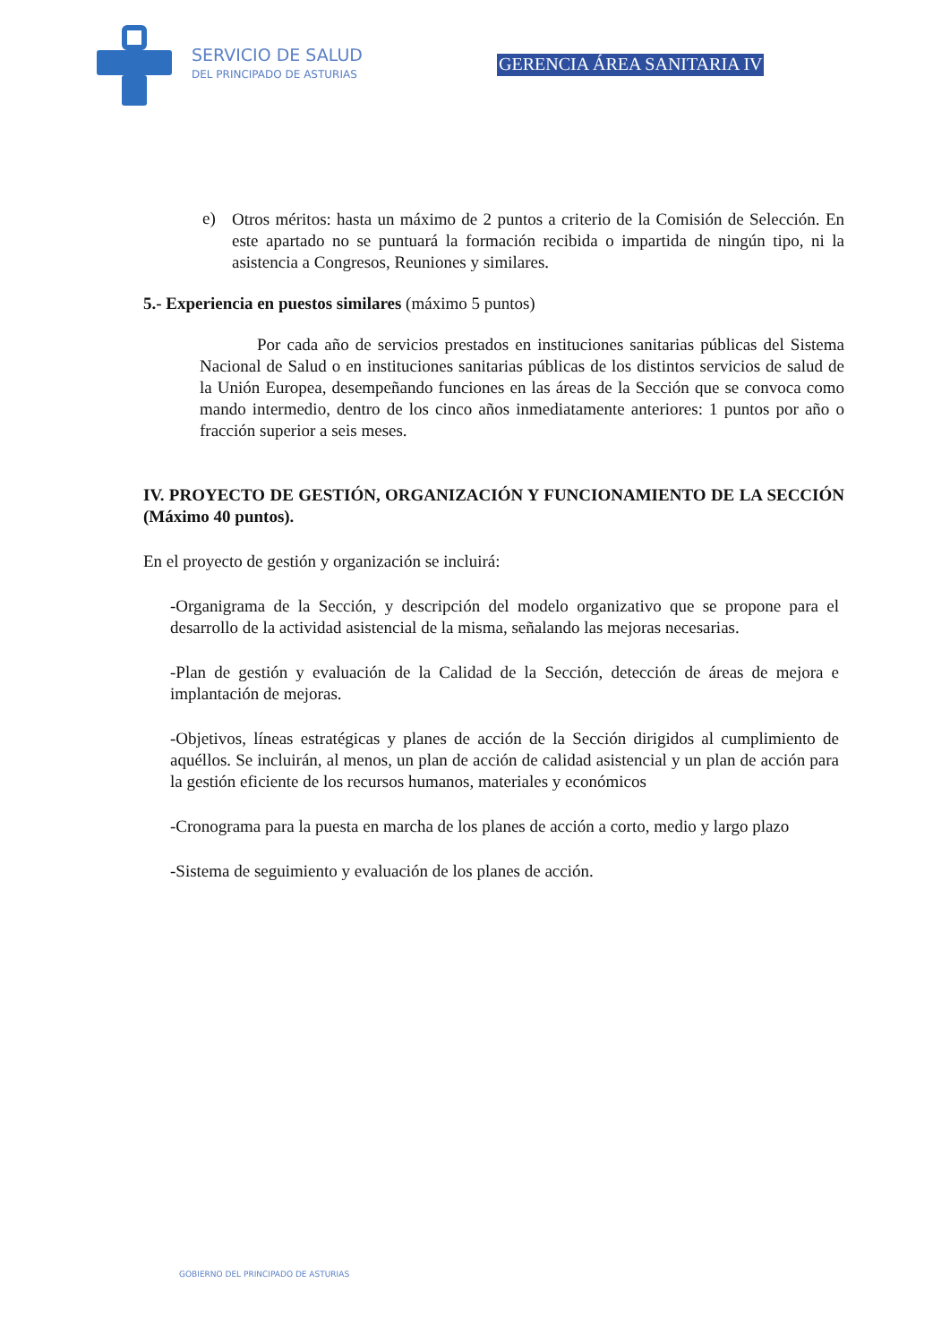SERVICIO DE SALUD
DEL PRINCIPADO DE ASTURIAS
GERENCIA ÁREA SANITARIA IV
e)
Otros méritos: hasta un máximo de 2 puntos a criterio de la Comisión de Selección. En este apartado no se puntuará la formación recibida o impartida de ningún tipo, ni la asistencia a Congresos, Reuniones y similares.
5.- Experiencia en puestos similares (máximo 5 puntos)
Por cada año de servicios prestados en instituciones sanitarias públicas del Sistema Nacional de Salud o en instituciones sanitarias públicas de los distintos servicios de salud de la Unión Europea, desempeñando funciones en las áreas de la Sección que se convoca como mando intermedio, dentro de los cinco años inmediatamente anteriores: 1 puntos por año o fracción superior a seis meses.
IV. PROYECTO DE GESTIÓN, ORGANIZACIÓN Y FUNCIONAMIENTO DE LA SECCIÓN (Máximo 40 puntos).
En el proyecto de gestión y organización se incluirá:
-Organigrama de la Sección, y descripción del modelo organizativo que se propone para el desarrollo de la actividad asistencial de la misma, señalando las mejoras necesarias.
-Plan de gestión y evaluación de la Calidad de la Sección, detección de áreas de mejora e implantación de mejoras.
-Objetivos, líneas estratégicas y planes de acción de la Sección dirigidos al cumplimiento de aquéllos. Se incluirán, al menos, un plan de acción de calidad asistencial y un plan de acción para la gestión eficiente de los recursos humanos, materiales y económicos
-Cronograma para la puesta en marcha de los planes de acción a corto, medio y largo plazo
-Sistema de seguimiento y evaluación de los planes de acción.
GOBIERNO DEL PRINCIPADO DE ASTURIAS